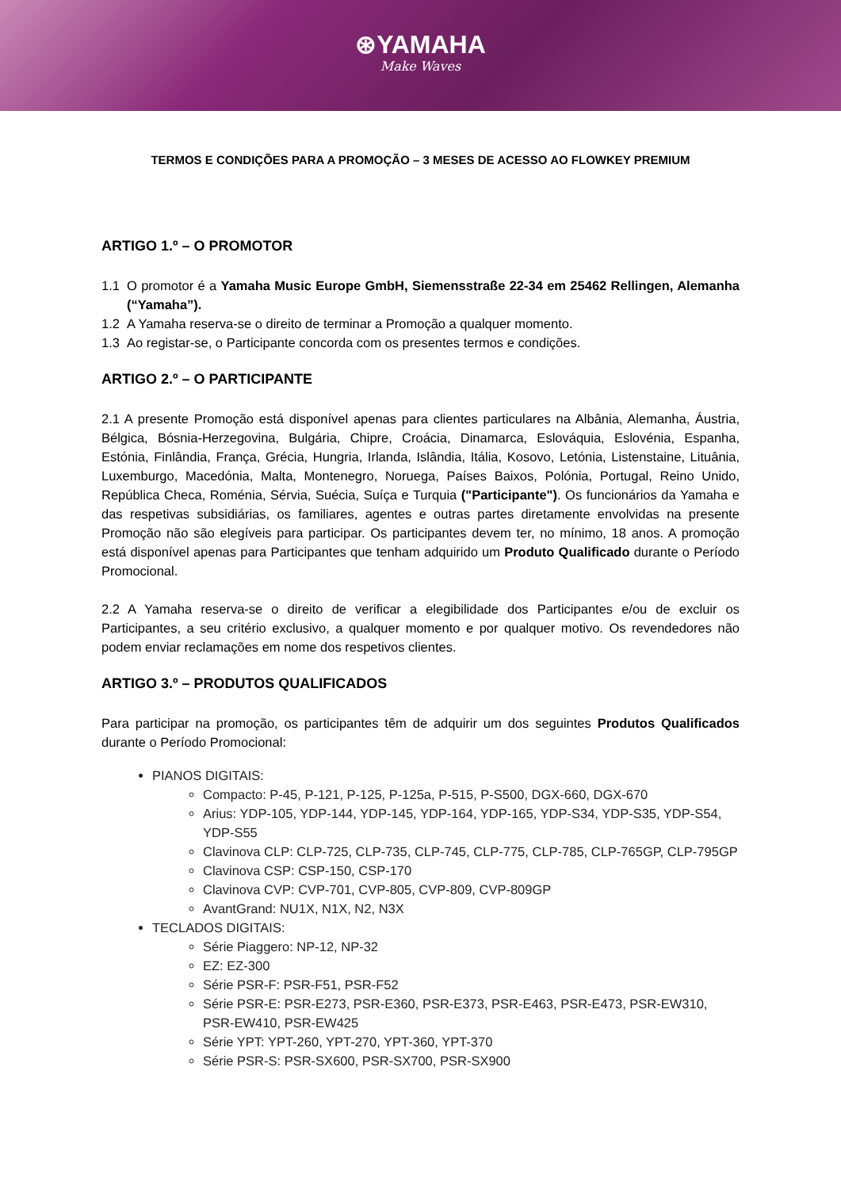⊛YAMAHA
Make Waves
TERMOS E CONDIÇÕES PARA A PROMOÇÃO – 3 MESES DE ACESSO AO FLOWKEY PREMIUM
ARTIGO 1.º – O PROMOTOR
1.1 O promotor é a Yamaha Music Europe GmbH, Siemensstraße 22-34 em 25462 Rellingen, Alemanha (“Yamaha”).
1.2 A Yamaha reserva-se o direito de terminar a Promoção a qualquer momento.
1.3 Ao registar-se, o Participante concorda com os presentes termos e condições.
ARTIGO 2.º – O PARTICIPANTE
2.1 A presente Promoção está disponível apenas para clientes particulares na Albânia, Alemanha, Áustria, Bélgica, Bósnia-Herzegovina, Bulgária, Chipre, Croácia, Dinamarca, Eslováquia, Eslovénia, Espanha, Estónia, Finlândia, França, Grécia, Hungria, Irlanda, Islândia, Itália, Kosovo, Letónia, Listenstaine, Lituânia, Luxemburgo, Macedónia, Malta, Montenegro, Noruega, Países Baixos, Polónia, Portugal, Reino Unido, República Checa, Roménia, Sérvia, Suécia, Suíça e Turquia ("Participante"). Os funcionários da Yamaha e das respetivas subsidiárias, os familiares, agentes e outras partes diretamente envolvidas na presente Promoção não são elegíveis para participar. Os participantes devem ter, no mínimo, 18 anos. A promoção está disponível apenas para Participantes que tenham adquirido um Produto Qualificado durante o Período Promocional.
2.2 A Yamaha reserva-se o direito de verificar a elegibilidade dos Participantes e/ou de excluir os Participantes, a seu critério exclusivo, a qualquer momento e por qualquer motivo. Os revendedores não podem enviar reclamações em nome dos respetivos clientes.
ARTIGO 3.º – PRODUTOS QUALIFICADOS
Para participar na promoção, os participantes têm de adquirir um dos seguintes Produtos Qualificados durante o Período Promocional:
PIANOS DIGITAIS:
Compacto: P-45, P-121, P-125, P-125a, P-515, P-S500, DGX-660, DGX-670
Arius: YDP-105, YDP-144, YDP-145, YDP-164, YDP-165, YDP-S34, YDP-S35, YDP-S54, YDP-S55
Clavinova CLP: CLP-725, CLP-735, CLP-745, CLP-775, CLP-785, CLP-765GP, CLP-795GP
Clavinova CSP: CSP-150, CSP-170
Clavinova CVP: CVP-701, CVP-805, CVP-809, CVP-809GP
AvantGrand: NU1X, N1X, N2, N3X
TECLADOS DIGITAIS:
Série Piaggero: NP-12, NP-32
EZ: EZ-300
Série PSR-F: PSR-F51, PSR-F52
Série PSR-E: PSR-E273, PSR-E360, PSR-E373, PSR-E463, PSR-E473, PSR-EW310, PSR-EW410, PSR-EW425
Série YPT: YPT-260, YPT-270, YPT-360, YPT-370
Série PSR-S: PSR-SX600, PSR-SX700, PSR-SX900